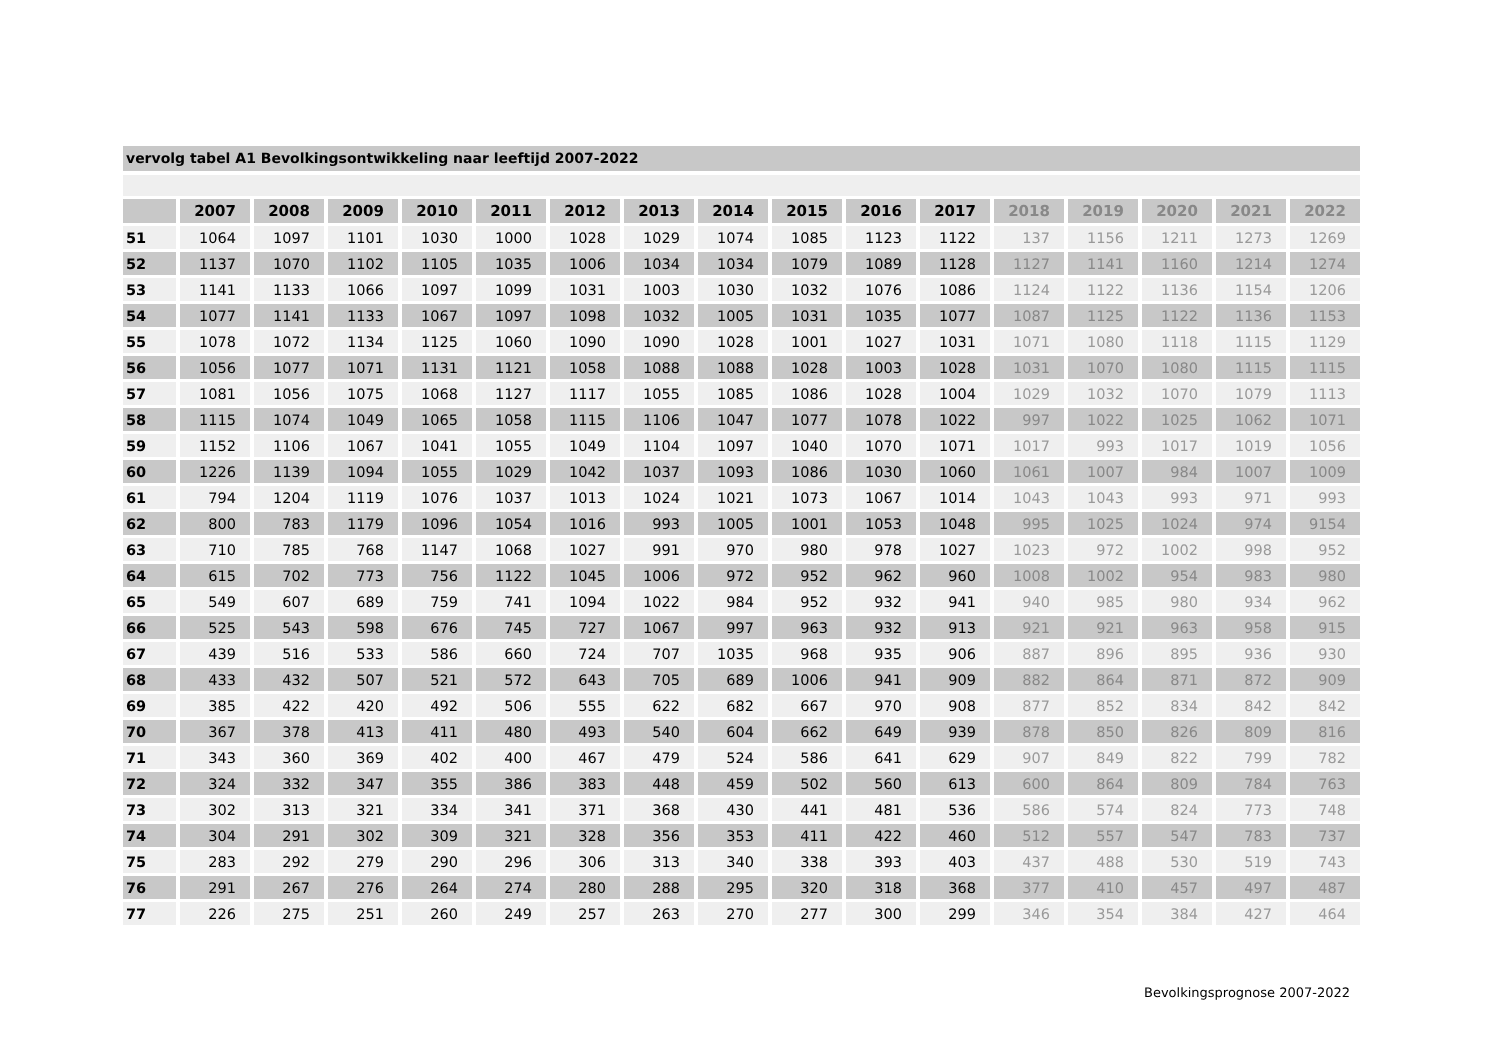vervolg tabel A1 Bevolkingsontwikkeling naar leeftijd 2007-2022
| | 2007 | 2008 | 2009 | 2010 | 2011 | 2012 | 2013 | 2014 | 2015 | 2016 | 2017 | 2018 | 2019 | 2020 | 2021 | 2022 |
| --- | --- | --- | --- | --- | --- | --- | --- | --- | --- | --- | --- | --- | --- | --- | --- | --- |
| 51 | 1064 | 1097 | 1101 | 1030 | 1000 | 1028 | 1029 | 1074 | 1085 | 1123 | 1122 | 137 | 1156 | 1211 | 1273 | 1269 |
| 52 | 1137 | 1070 | 1102 | 1105 | 1035 | 1006 | 1034 | 1034 | 1079 | 1089 | 1128 | 1127 | 1141 | 1160 | 1214 | 1274 |
| 53 | 1141 | 1133 | 1066 | 1097 | 1099 | 1031 | 1003 | 1030 | 1032 | 1076 | 1086 | 1124 | 1122 | 1136 | 1154 | 1206 |
| 54 | 1077 | 1141 | 1133 | 1067 | 1097 | 1098 | 1032 | 1005 | 1031 | 1035 | 1077 | 1087 | 1125 | 1122 | 1136 | 1153 |
| 55 | 1078 | 1072 | 1134 | 1125 | 1060 | 1090 | 1090 | 1028 | 1001 | 1027 | 1031 | 1071 | 1080 | 1118 | 1115 | 1129 |
| 56 | 1056 | 1077 | 1071 | 1131 | 1121 | 1058 | 1088 | 1088 | 1028 | 1003 | 1028 | 1031 | 1070 | 1080 | 1115 | 1115 |
| 57 | 1081 | 1056 | 1075 | 1068 | 1127 | 1117 | 1055 | 1085 | 1086 | 1028 | 1004 | 1029 | 1032 | 1070 | 1079 | 1113 |
| 58 | 1115 | 1074 | 1049 | 1065 | 1058 | 1115 | 1106 | 1047 | 1077 | 1078 | 1022 | 997 | 1022 | 1025 | 1062 | 1071 |
| 59 | 1152 | 1106 | 1067 | 1041 | 1055 | 1049 | 1104 | 1097 | 1040 | 1070 | 1071 | 1017 | 993 | 1017 | 1019 | 1056 |
| 60 | 1226 | 1139 | 1094 | 1055 | 1029 | 1042 | 1037 | 1093 | 1086 | 1030 | 1060 | 1061 | 1007 | 984 | 1007 | 1009 |
| 61 | 794 | 1204 | 1119 | 1076 | 1037 | 1013 | 1024 | 1021 | 1073 | 1067 | 1014 | 1043 | 1043 | 993 | 971 | 993 |
| 62 | 800 | 783 | 1179 | 1096 | 1054 | 1016 | 993 | 1005 | 1001 | 1053 | 1048 | 995 | 1025 | 1024 | 974 | 9154 |
| 63 | 710 | 785 | 768 | 1147 | 1068 | 1027 | 991 | 970 | 980 | 978 | 1027 | 1023 | 972 | 1002 | 998 | 952 |
| 64 | 615 | 702 | 773 | 756 | 1122 | 1045 | 1006 | 972 | 952 | 962 | 960 | 1008 | 1002 | 954 | 983 | 980 |
| 65 | 549 | 607 | 689 | 759 | 741 | 1094 | 1022 | 984 | 952 | 932 | 941 | 940 | 985 | 980 | 934 | 962 |
| 66 | 525 | 543 | 598 | 676 | 745 | 727 | 1067 | 997 | 963 | 932 | 913 | 921 | 921 | 963 | 958 | 915 |
| 67 | 439 | 516 | 533 | 586 | 660 | 724 | 707 | 1035 | 968 | 935 | 906 | 887 | 896 | 895 | 936 | 930 |
| 68 | 433 | 432 | 507 | 521 | 572 | 643 | 705 | 689 | 1006 | 941 | 909 | 882 | 864 | 871 | 872 | 909 |
| 69 | 385 | 422 | 420 | 492 | 506 | 555 | 622 | 682 | 667 | 970 | 908 | 877 | 852 | 834 | 842 | 842 |
| 70 | 367 | 378 | 413 | 411 | 480 | 493 | 540 | 604 | 662 | 649 | 939 | 878 | 850 | 826 | 809 | 816 |
| 71 | 343 | 360 | 369 | 402 | 400 | 467 | 479 | 524 | 586 | 641 | 629 | 907 | 849 | 822 | 799 | 782 |
| 72 | 324 | 332 | 347 | 355 | 386 | 383 | 448 | 459 | 502 | 560 | 613 | 600 | 864 | 809 | 784 | 763 |
| 73 | 302 | 313 | 321 | 334 | 341 | 371 | 368 | 430 | 441 | 481 | 536 | 586 | 574 | 824 | 773 | 748 |
| 74 | 304 | 291 | 302 | 309 | 321 | 328 | 356 | 353 | 411 | 422 | 460 | 512 | 557 | 547 | 783 | 737 |
| 75 | 283 | 292 | 279 | 290 | 296 | 306 | 313 | 340 | 338 | 393 | 403 | 437 | 488 | 530 | 519 | 743 |
| 76 | 291 | 267 | 276 | 264 | 274 | 280 | 288 | 295 | 320 | 318 | 368 | 377 | 410 | 457 | 497 | 487 |
| 77 | 226 | 275 | 251 | 260 | 249 | 257 | 263 | 270 | 277 | 300 | 299 | 346 | 354 | 384 | 427 | 464 |
Bevolkingsprognose 2007-2022